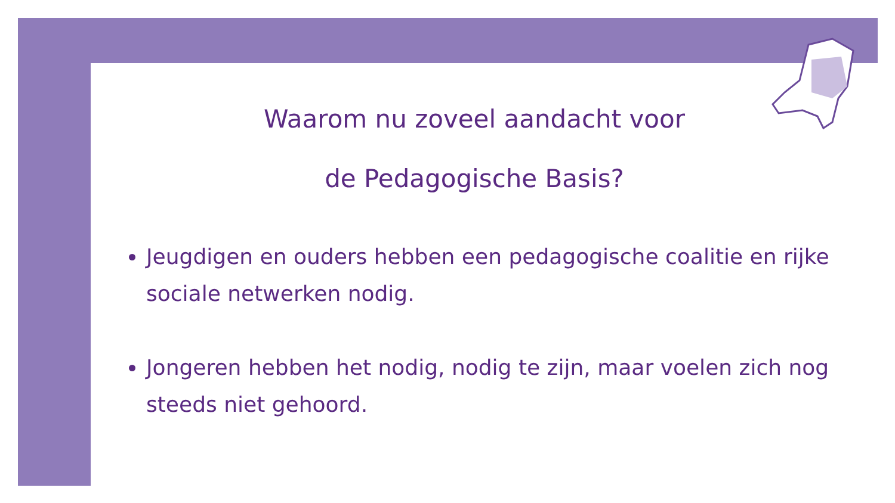Waarom nu zoveel aandacht voor
de Pedagogische Basis?
Jeugdigen en ouders hebben een pedagogische coalitie en rijke sociale netwerken nodig.
Jongeren hebben het nodig, nodig te zijn, maar voelen zich nog steeds niet gehoord.